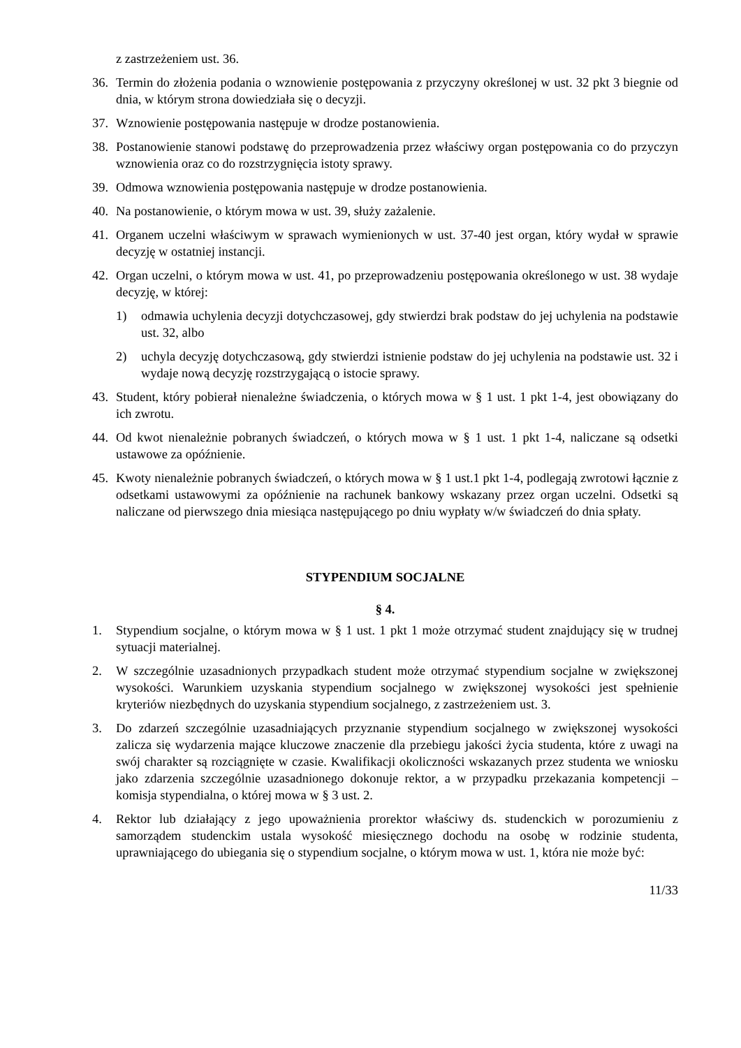z zastrzeżeniem ust. 36.
36. Termin do złożenia podania o wznowienie postępowania z przyczyny określonej w ust. 32 pkt 3 biegnie od dnia, w którym strona dowiedziała się o decyzji.
37. Wznowienie postępowania następuje w drodze postanowienia.
38. Postanowienie stanowi podstawę do przeprowadzenia przez właściwy organ postępowania co do przyczyn wznowienia oraz co do rozstrzygnięcia istoty sprawy.
39. Odmowa wznowienia postępowania następuje w drodze postanowienia.
40. Na postanowienie, o którym mowa w ust. 39, służy zażalenie.
41. Organem uczelni właściwym w sprawach wymienionych w ust. 37-40 jest organ, który wydał w sprawie decyzję w ostatniej instancji.
42. Organ uczelni, o którym mowa w ust. 41, po przeprowadzeniu postępowania określonego w ust. 38 wydaje decyzję, w której:
1) odmawia uchylenia decyzji dotychczasowej, gdy stwierdzi brak podstaw do jej uchylenia na podstawie ust. 32, albo
2) uchyla decyzję dotychczasową, gdy stwierdzi istnienie podstaw do jej uchylenia na podstawie ust. 32 i wydaje nową decyzję rozstrzygającą o istocie sprawy.
43. Student, który pobierał nienależne świadczenia, o których mowa w § 1 ust. 1 pkt 1-4, jest obowiązany do ich zwrotu.
44. Od kwot nienależnie pobranych świadczeń, o których mowa w § 1 ust. 1 pkt 1-4, naliczane są odsetki ustawowe za opóźnienie.
45. Kwoty nienależnie pobranych świadczeń, o których mowa w § 1 ust.1 pkt 1-4, podlegają zwrotowi łącznie z odsetkami ustawowymi za opóźnienie na rachunek bankowy wskazany przez organ uczelni. Odsetki są naliczane od pierwszego dnia miesiąca następującego po dniu wypłaty w/w świadczeń do dnia spłaty.
STYPENDIUM SOCJALNE
§ 4.
1. Stypendium socjalne, o którym mowa w § 1 ust. 1 pkt 1 może otrzymać student znajdujący się w trudnej sytuacji materialnej.
2. W szczególnie uzasadnionych przypadkach student może otrzymać stypendium socjalne w zwiększonej wysokości. Warunkiem uzyskania stypendium socjalnego w zwiększonej wysokości jest spełnienie kryteriów niezbędnych do uzyskania stypendium socjalnego, z zastrzeżeniem ust. 3.
3. Do zdarzeń szczególnie uzasadniających przyznanie stypendium socjalnego w zwiększonej wysokości zalicza się wydarzenia mające kluczowe znaczenie dla przebiegu jakości życia studenta, które z uwagi na swój charakter są rozciągnięte w czasie. Kwalifikacji okoliczności wskazanych przez studenta we wniosku jako zdarzenia szczególnie uzasadnionego dokonuje rektor, a w przypadku przekazania kompetencji – komisja stypendialna, o której mowa w § 3 ust. 2.
4. Rektor lub działający z jego upoważnienia prorektor właściwy ds. studenckich w porozumieniu z samorządem studenckim ustala wysokość miesięcznego dochodu na osobę w rodzinie studenta, uprawniającego do ubiegania się o stypendium socjalne, o którym mowa w ust. 1, która nie może być:
11/33